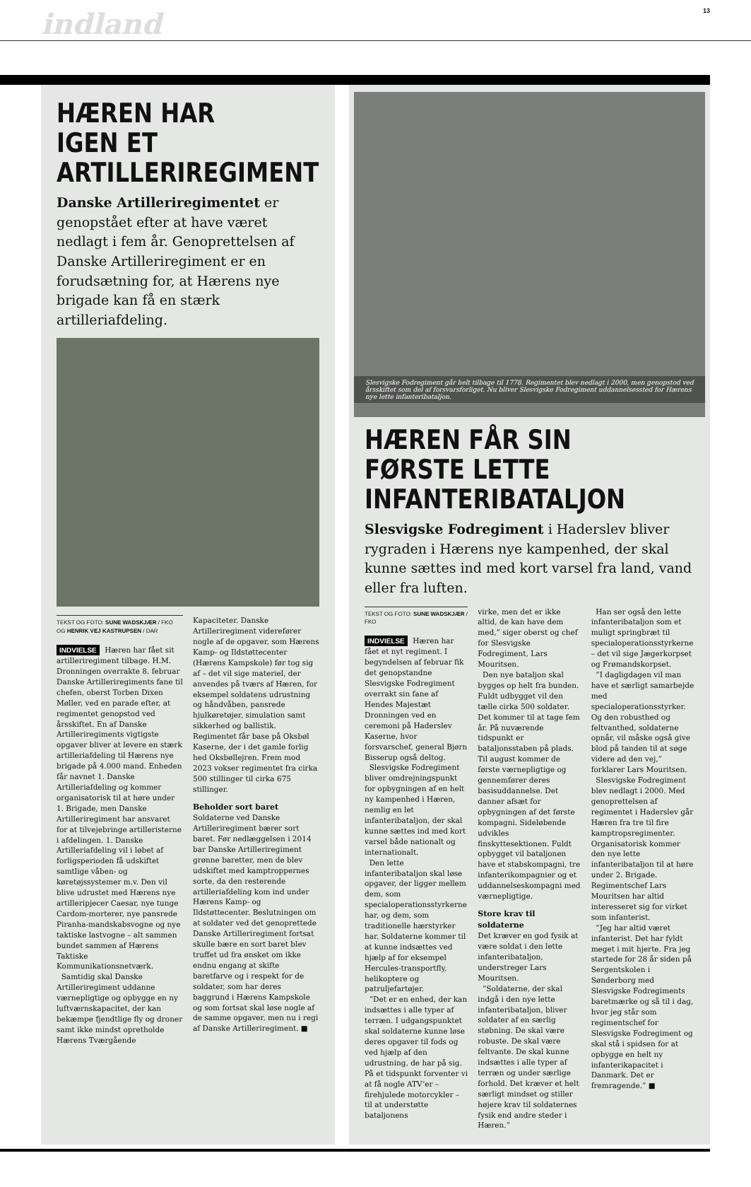indland 13
HÆREN HAR IGEN ET ARTILLERIREGIMENT
Danske Artilleriregimentet er genopstået efter at have været nedlagt i fem år. Genoprettelsen af Danske Artilleriregiment er en forudsætning for, at Hærens nye brigade kan få en stærk artilleriafdeling.
TEKST OG FOTO: SUNE WADSKJÆR / FKO
OG HENRIK VEJ KASTRUPSEN / DAR
INDVIELSE Hæren har fået sit artilleriregiment tilbage. H.M. Dronningen overrakte 8. februar Danske Artilleriregiments fane til chefen, oberst Torben Dixen Møller, ved en parade efter, at regimentet genopstod ved årsskiftet. En af Danske Artilleriregiments vigtigste opgaver bliver at levere en stærk artilleriafdeling til Hærens nye brigade på 4.000 mand. Enheden får navnet 1. Danske Artilleriafdeling og kommer organisatorisk til at høre under 1. Brigade, men Danske Artilleriregiment har ansvaret for at tilvejebringe artilleristerne i afdelingen. 1. Danske Artilleriafdeling vil i løbet af forligsperioden få udskiftet samtlige våben- og køretøjssystemer m.v. Den vil blive udrustet med Hærens nye artilleripjecer Caesar, nye tunge Cardom-morterer, nye pansrede Piranha-mandskabsvogne og nye taktiske lastvogne – alt sammen bundet sammen af Hærens Taktiske Kommunikationsnetværk.
Samtidig skal Danske Artilleriregiment uddanne værnepligtige og opbygge en ny luftværnskapacitet, der kan bekæmpe fjendtlige fly og droner samt ikke mindst opretholde Hærens Tværgående
Kapaciteter. Danske Artilleriregiment viderefører nogle af de opgaver, som Hærens Kamp- og Ildstøttecenter (Hærens Kampskole) før tog sig af – det vil sige materiel, der anvendes på tværs af Hæren, for eksempel soldatens udrustning og håndvåben, pansrede hjulkøretøjer, simulation samt sikkerhed og ballistik. Regimentet får base på Oksbøl Kaserne, der i det gamle forlig hed Oksbøllejren. Frem mod 2023 vokser regimentet fra cirka 500 stillinger til cirka 675 stillinger.
Beholder sort baret
Soldaterne ved Danske Artilleriregiment bærer sort baret. Før nedlæggelsen i 2014 bar Danske Artilleriregiment grønne baretter, men de blev udskiftet med kamptroppernes sorte, da den resterende artilleriafdeling kom ind under Hærens Kamp- og Ildstøttecenter. Beslutningen om at soldater ved det genoprettede Danske Artilleriregiment fortsat skulle bære en sort baret blev truffet ud fra ønsket om ikke endnu engang at skifte baretfarve og i respekt for de soldater, som har deres baggrund i Hærens Kampskole og som fortsat skal løse nogle af de samme opgaver, men nu i regi af Danske Artilleriregiment. ■
Slesvigske Fodregiment går helt tilbage til 1778. Regimentet blev nedlagt i 2000, men genopstod ved årsskiftet som del af forsvarsforliget. Nu bliver Slesvigske Fodregiment uddannelsessted for Hærens nye lette infanteribataljon.
HÆREN FÅR SIN FØRSTE LETTE INFANTERIBATALJON
Slesvigske Fodregiment i Haderslev bliver rygraden i Hærens nye kampenhed, der skal kunne sættes ind med kort varsel fra land, vand eller fra luften.
TEKST OG FOTO: SUNE WADSKJÆR / FKO
INDVIELSE Hæren har fået et nyt regiment. I begyndelsen af februar fik det genopstandne Slesvigske Fodregiment overrakt sin fane af Hendes Majestæt Dronningen ved en ceremoni på Haderslev Kaserne, hvor forsvarschef, general Bjørn Bisserup også deltog.
Slesvigske Fodregiment bliver omdrejningspunkt for opbygningen af en helt ny kampenhed i Hæren, nemlig en let infanteribataljon, der skal kunne sættes ind med kort varsel både nationalt og internationalt.
Den lette infanteribataljon skal løse opgaver, der ligger mellem dem, som specialoperationsstyrkerne har, og dem, som traditionelle hærstyrker har. Soldaterne kommer til at kunne indsættes ved hjælp af for eksempel Hercules-transportfly, helikoptere og patruljefartøjer.
”Det er en enhed, der kan indsættes i alle typer af terræn. I udgangspunktet skal soldaterne kunne løse deres opgaver til fods og ved hjælp af den udrustning, de har på sig. På et tidspunkt forventer vi at få nogle ATV’er – firehjulede motorcykler – til at understøtte bataljonens
virke, men det er ikke altid, de kan have dem med,” siger oberst og chef for Slesvigske Fodregiment, Lars Mouritsen.
Den nye bataljon skal bygges op helt fra bunden. Fuldt udbygget vil den tælle cirka 500 soldater. Det kommer til at tage fem år. På nuværende tidspunkt er bataljonsstaben på plads. Til august kommer de første værnepligtige og gennemfører deres basisuddannelse. Det danner afsæt for opbygningen af det første kompagni. Sideløbende udvikles finskyttesektionen. Fuldt opbygget vil bataljonen have et stabskompagni, tre infanterikompagnier og et uddannelseskompagni med værnepligtige.
Store krav til soldaterne
Det kræver en god fysik at være soldat i den lette infanteribataljon, understreger Lars Mouritsen.
”Soldaterne, der skal indgå i den nye lette infanteribataljon, bliver soldater af en særlig støbning. De skal være robuste. De skal være feltvante. De skal kunne indsættes i alle typer af terræn og under særlige forhold. Det kræver et helt særligt mindset og stiller højere krav til soldaternes fysik end andre steder i Hæren.”
Han ser også den lette infanteribataljon som et muligt springbræt til specialoperationsstyrkerne – det vil sige Jægerkorpset og Frømandskorpset.
”I dagligdagen vil man have et særligt samarbejde med specialoperationsstyrker. Og den robusthed og feltvanthed, soldaterne opnår, vil måske også give blod på tanden til at søge videre ad den vej,” forklarer Lars Mouritsen.
Slesvigske Fodregiment blev nedlagt i 2000. Med genoprettelsen af regimentet i Haderslev går Hæren fra tre til fire kamptropsregimenter. Organisatorisk kommer den nye lette infanteribataljon til at høre under 2. Brigade. Regimentschef Lars Mouritsen har altid interesseret sig for virket som infanterist.
”Jeg har altid været infanterist. Det har fyldt meget i mit hjerte. Fra jeg startede for 28 år siden på Sergentskolen i Sønderborg med Slesvigske Fodregiments baretmærke og så til i dag, hvor jeg står som regimentschef for Slesvigske Fodregiment og skal stå i spidsen for at opbygge en helt ny infanterikapacitet i Danmark. Det er fremragende.” ■